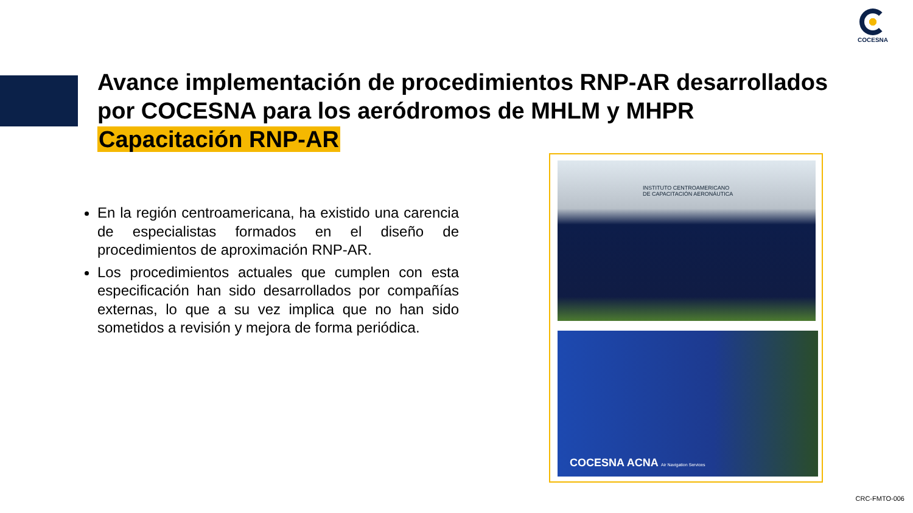COCESNA
Avance implementación de procedimientos RNP-AR desarrollados por COCESNA para los aeródromos de MHLM y MHPR
Capacitación RNP-AR
En la región centroamericana, ha existido una carencia de especialistas formados en el diseño de procedimientos de aproximación RNP-AR.
Los procedimientos actuales que cumplen con esta especificación han sido desarrollados por compañías externas, lo que a su vez implica que no han sido sometidos a revisión y mejora de forma periódica.
INSTITUTO CENTROAMERICANO
DE CAPACITACIÓN AERONÁUTICA
COCESNA ACNA Air Navigation Services
CRC-FMTO-006